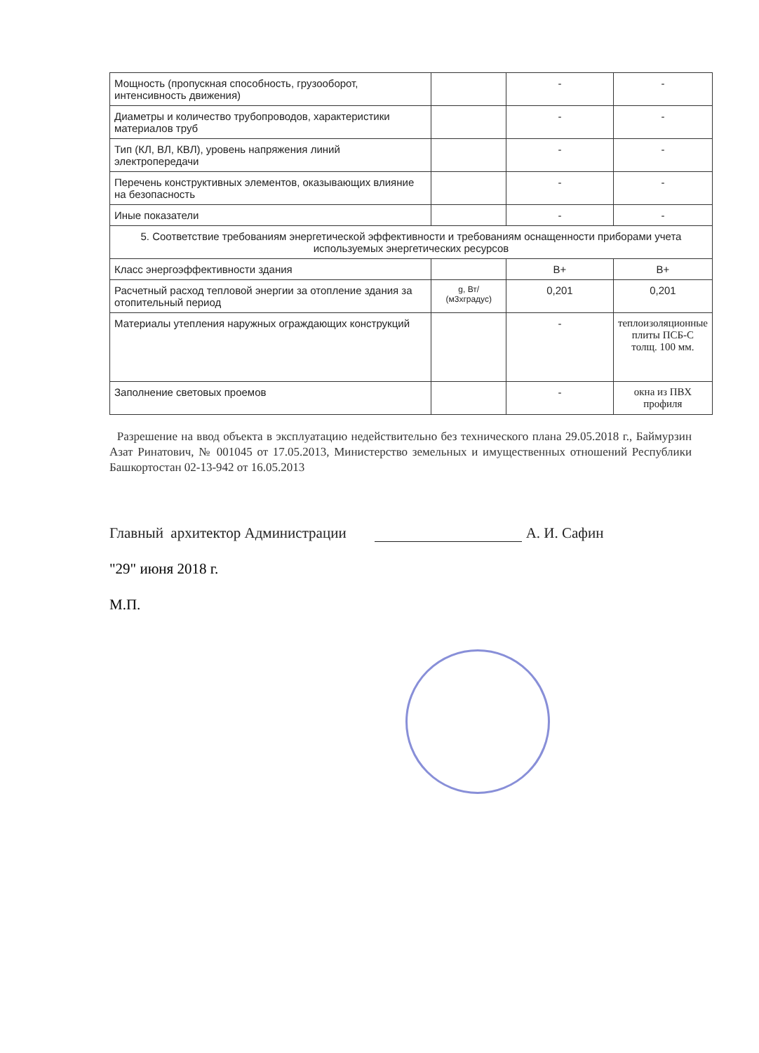| Мощность (пропускная способность, грузооборот, интенсивность движения) | | - | - |
| Диаметры и количество трубопроводов, характеристики материалов труб | | - | - |
| Тип (КЛ, ВЛ, КВЛ), уровень напряжения линий электропередачи | | - | - |
| Перечень конструктивных элементов, оказывающих влияние на безопасность | | - | - |
| Иные показатели | | - | - |
| 5. Соответствие требованиям энергетической эффективности и требованиям оснащенности приборами учета используемых энергетических ресурсов | | | |
| Класс энергоэффективности здания | | В+ | В+ |
| Расчетный расход тепловой энергии за отопление здания за отопительный период | g, Вт/ (м3хградус) | 0,201 | 0,201 |
| Материалы утепления наружных ограждающих конструкций | | - | теплоизоляционные плиты ПСБ-С толщ. 100 мм. |
| Заполнение световых проемов | | - | окна из ПВХ профиля |
Разрешение на ввод объекта в эксплуатацию недействительно без технического плана 29.05.2018 г., Баймурзин Азат Ринатович, № 001045 от 17.05.2013, Министерство земельных и имущественных отношений Республики Башкортостан 02-13-942 от 16.05.2013
Главный архитектор Администрации А. И. Сафин
"29" июня 2018 г.
М.П.